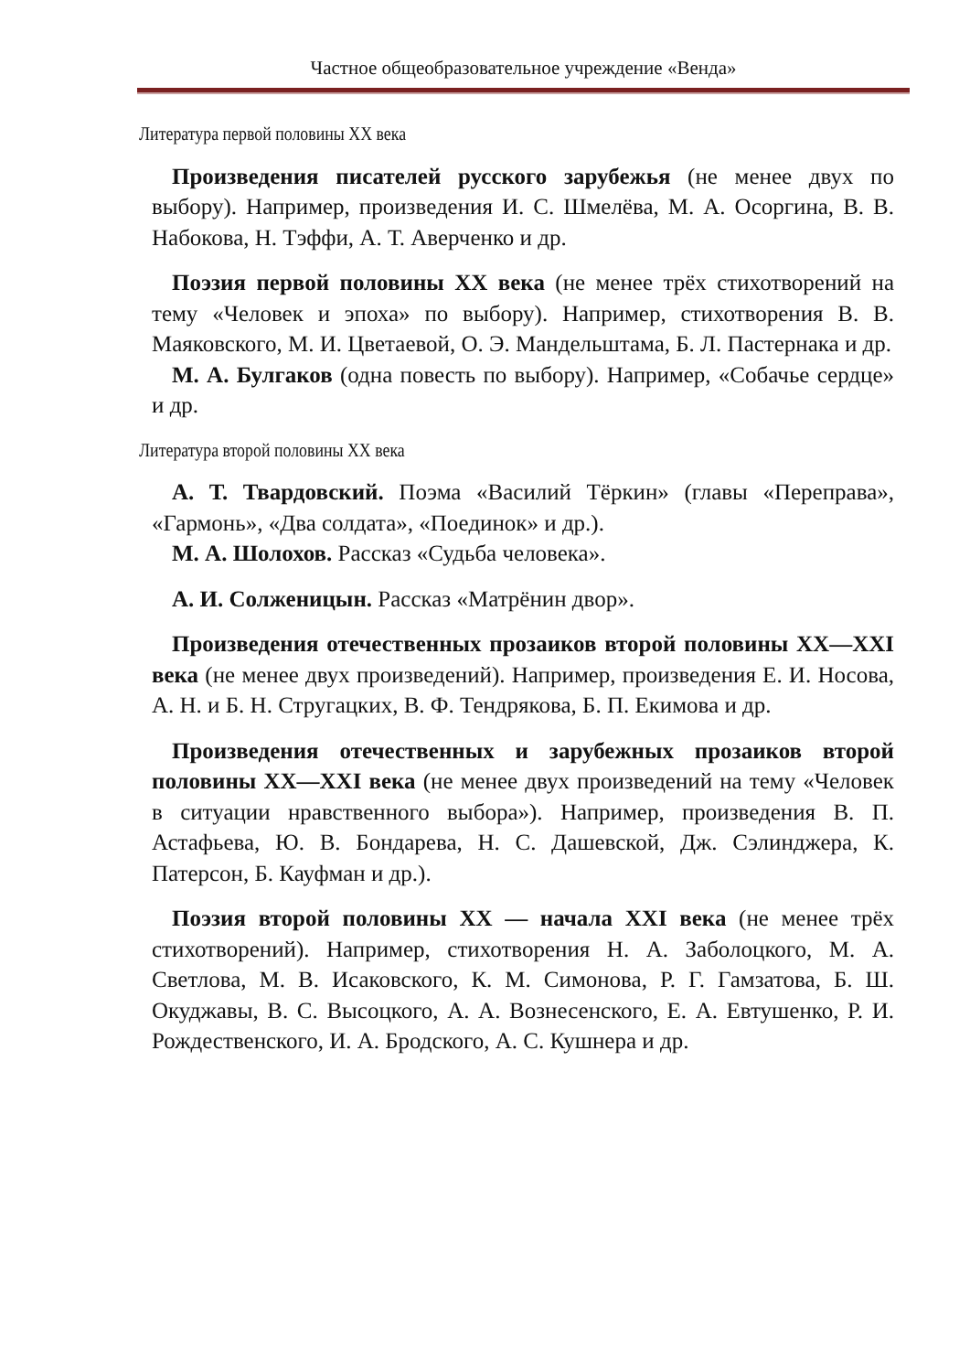Частное общеобразовательное учреждение «Венда»
Литература первой половины XX века
Произведения писателей русского зарубежья (не менее двух по выбору). Например, произведения И. С. Шмелёва, М. А. Осоргина, В. В. Набокова, Н. Тэффи, А. Т. Аверченко и др.
Поэзия первой половины XX века (не менее трёх стихотворений на тему «Человек и эпоха» по выбору). Например, стихотворения В. В. Маяковского, М. И. Цветаевой, О. Э. Мандельштама, Б. Л. Пастернака и др.
М. А. Булгаков (одна повесть по выбору). Например, «Собачье сердце» и др.
Литература второй половины XX века
А. Т. Твардовский. Поэма «Василий Тёркин» (главы «Переправа», «Гармонь», «Два солдата», «Поединок» и др.).
М. А. Шолохов. Рассказ «Судьба человека».
А. И. Солженицын. Рассказ «Матрёнин двор».
Произведения отечественных прозаиков второй половины XX—XXI века (не менее двух произведений). Например, произведения Е. И. Носова, А. Н. и Б. Н. Стругацких, В. Ф. Тендрякова, Б. П. Екимова и др.
Произведения отечественных и зарубежных прозаиков второй половины XX—XXI века (не менее двух произведений на тему «Человек в ситуации нравственного выбора»). Например, произведения В. П. Астафьева, Ю. В. Бондарева, Н. С. Дашевской, Дж. Сэлинджера, К. Патерсон, Б. Кауфман и др.).
Поэзия второй половины XX — начала XXI века (не менее трёх стихотворений). Например, стихотворения Н. А. Заболоцкого, М. А. Светлова, М. В. Исаковского, К. М. Симонова, Р. Г. Гамзатова, Б. Ш. Окуджавы, В. С. Высоцкого, А. А. Вознесенского, Е. А. Евтушенко, Р. И. Рождественского, И. А. Бродского, А. С. Кушнера и др.